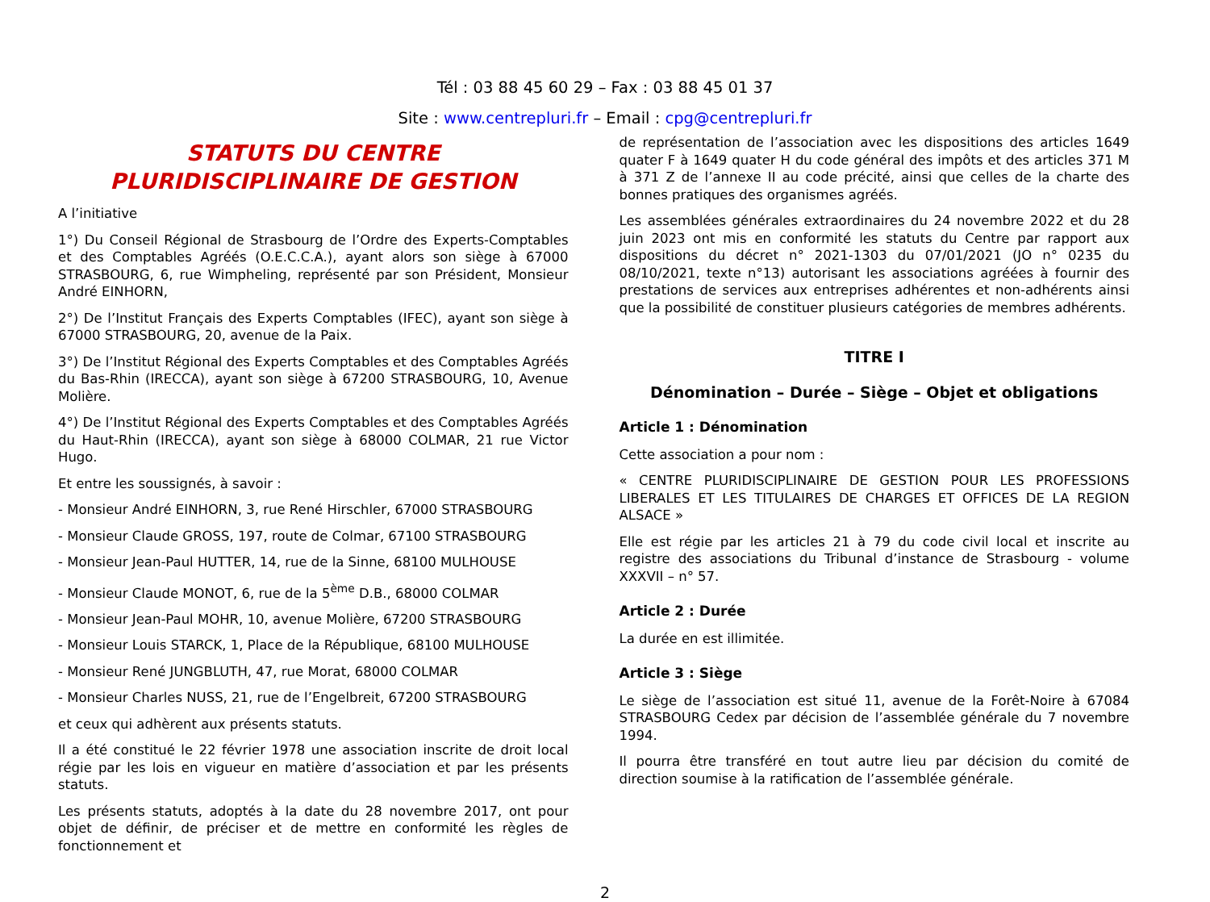Tél : 03 88 45 60 29 – Fax : 03 88 45 01 37
Site : www.centrepluri.fr – Email : cpg@centrepluri.fr
STATUTS DU CENTRE
PLURIDISCIPLINAIRE DE GESTION
A l’initiative
1°) Du Conseil Régional de Strasbourg de l’Ordre des Experts-Comptables et des Comptables Agréés (O.E.C.C.A.), ayant alors son siège à 67000 STRASBOURG, 6, rue Wimpheling, représenté par son Président, Monsieur André EINHORN,
2°) De l’Institut Français des Experts Comptables (IFEC), ayant son siège à 67000 STRASBOURG, 20, avenue de la Paix.
3°) De l’Institut Régional des Experts Comptables et des Comptables Agréés du Bas-Rhin (IRECCA), ayant son siège à 67200 STRASBOURG, 10, Avenue Molière.
4°) De l’Institut Régional des Experts Comptables et des Comptables Agréés du Haut-Rhin (IRECCA), ayant son siège à 68000 COLMAR, 21 rue Victor Hugo.
Et entre les soussignés, à savoir :
- Monsieur André EINHORN, 3, rue René Hirschler, 67000 STRASBOURG
- Monsieur Claude GROSS, 197, route de Colmar, 67100 STRASBOURG
- Monsieur Jean-Paul HUTTER, 14, rue de la Sinne, 68100 MULHOUSE
- Monsieur Claude MONOT, 6, rue de la 5<sup>ème</sup> D.B., 68000 COLMAR
- Monsieur Jean-Paul MOHR, 10, avenue Molière, 67200 STRASBOURG
- Monsieur Louis STARCK, 1, Place de la République, 68100 MULHOUSE
- Monsieur René JUNGBLUTH, 47, rue Morat, 68000 COLMAR
- Monsieur Charles NUSS, 21, rue de l’Engelbreit, 67200 STRASBOURG
et ceux qui adhèrent aux présents statuts.
Il a été constitué le 22 février 1978 une association inscrite de droit local régie par les lois en vigueur en matière d’association et par les présents statuts.
Les présents statuts, adoptés à la date du 28 novembre 2017, ont pour objet de définir, de préciser et de mettre en conformité les règles de fonctionnement et
de représentation de l’association avec les dispositions des articles 1649 quater F à 1649 quater H du code général des impôts et des articles 371 M à 371 Z de l’annexe II au code précité, ainsi que celles de la charte des bonnes pratiques des organismes agréés.
Les assemblées générales extraordinaires du 24 novembre 2022 et du 28 juin 2023 ont mis en conformité les statuts du Centre par rapport aux dispositions du décret n° 2021-1303 du 07/01/2021 (JO n° 0235 du 08/10/2021, texte n°13) autorisant les associations agréées à fournir des prestations de services aux entreprises adhérentes et non-adhérents ainsi que la possibilité de constituer plusieurs catégories de membres adhérents.
TITRE I
Dénomination – Durée – Siège – Objet et obligations
Article 1 : Dénomination
Cette association a pour nom :
« CENTRE PLURIDISCIPLINAIRE DE GESTION POUR LES PROFESSIONS LIBERALES ET LES TITULAIRES DE CHARGES ET OFFICES DE LA REGION ALSACE »
Elle est régie par les articles 21 à 79 du code civil local et inscrite au registre des associations du Tribunal d’instance de Strasbourg - volume XXXVII – n° 57.
Article 2 : Durée
La durée en est illimitée.
Article 3 : Siège
Le siège de l’association est situé 11, avenue de la Forêt-Noire à 67084 STRASBOURG Cedex par décision de l’assemblée générale du 7 novembre 1994.
Il pourra être transféré en tout autre lieu par décision du comité de direction soumise à la ratification de l’assemblée générale.
2